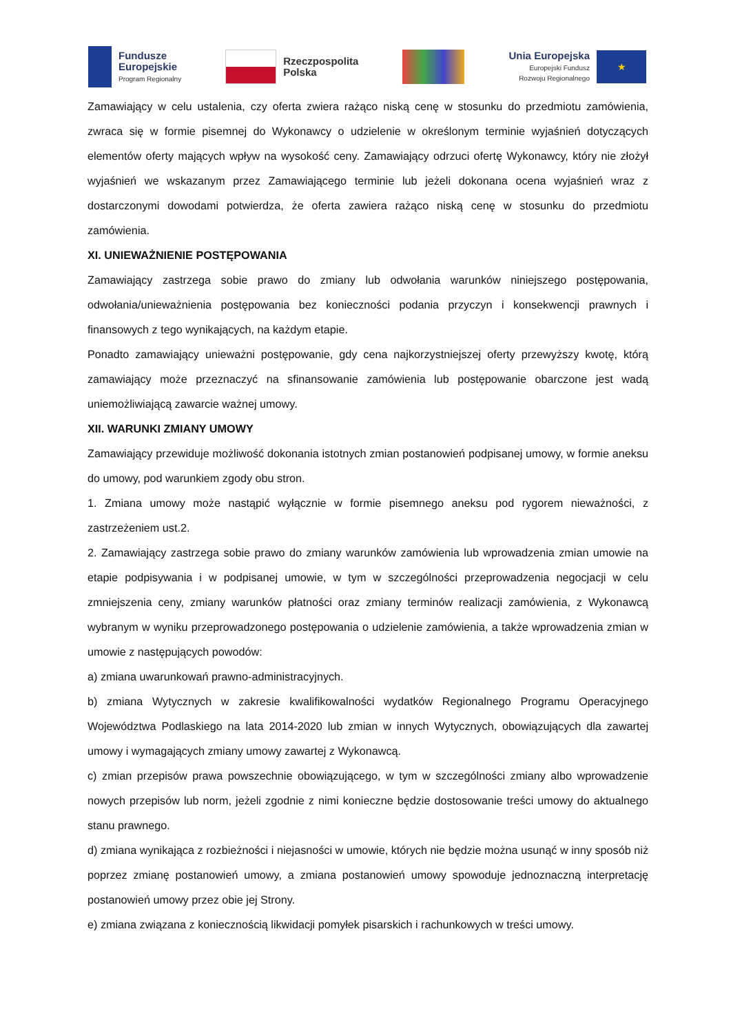Fundusze
Europejskie
Program Regionalny
Rzeczpospolita
Polska
Unia Europejska
Europejski Fundusz
Rozwoju Regionalnego
★
Zamawiający w celu ustalenia, czy oferta zwiera rażąco niską cenę w stosunku do przedmiotu zamówienia, zwraca się w formie pisemnej do Wykonawcy o udzielenie w określonym terminie wyjaśnień dotyczących elementów oferty mających wpływ na wysokość ceny. Zamawiający odrzuci ofertę Wykonawcy, który nie złożył wyjaśnień we wskazanym przez Zamawiającego terminie lub jeżeli dokonana ocena wyjaśnień wraz z dostarczonymi dowodami potwierdza, że oferta zawiera rażąco niską cenę w stosunku do przedmiotu zamówienia.
XI. UNIEWAŻNIENIE POSTĘPOWANIA
Zamawiający zastrzega sobie prawo do zmiany lub odwołania warunków niniejszego postępowania, odwołania/unieważnienia postępowania bez konieczności podania przyczyn i konsekwencji prawnych i finansowych z tego wynikających, na każdym etapie.
Ponadto zamawiający unieważni postępowanie, gdy cena najkorzystniejszej oferty przewyższy kwotę, którą zamawiający może przeznaczyć na sfinansowanie zamówienia lub postępowanie obarczone jest wadą uniemożliwiającą zawarcie ważnej umowy.
XII. WARUNKI ZMIANY UMOWY
Zamawiający przewiduje możliwość dokonania istotnych zmian postanowień podpisanej umowy, w formie aneksu do umowy, pod warunkiem zgody obu stron.
1. Zmiana umowy może nastąpić wyłącznie w formie pisemnego aneksu pod rygorem nieważności, z zastrzeżeniem ust.2.
2. Zamawiający zastrzega sobie prawo do zmiany warunków zamówienia lub wprowadzenia zmian umowie na etapie podpisywania i w podpisanej umowie, w tym w szczególności przeprowadzenia negocjacji w celu zmniejszenia ceny, zmiany warunków płatności oraz zmiany terminów realizacji zamówienia, z Wykonawcą wybranym w wyniku przeprowadzonego postępowania o udzielenie zamówienia, a także wprowadzenia zmian w umowie z następujących powodów:
a) zmiana uwarunkowań prawno-administracyjnych.
b) zmiana Wytycznych w zakresie kwalifikowalności wydatków Regionalnego Programu Operacyjnego Województwa Podlaskiego na lata 2014-2020 lub zmian w innych Wytycznych, obowiązujących dla zawartej umowy i wymagających zmiany umowy zawartej z Wykonawcą.
c) zmian przepisów prawa powszechnie obowiązującego, w tym w szczególności zmiany albo wprowadzenie nowych przepisów lub norm, jeżeli zgodnie z nimi konieczne będzie dostosowanie treści umowy do aktualnego stanu prawnego.
d) zmiana wynikająca z rozbieżności i niejasności w umowie, których nie będzie można usunąć w inny sposób niż poprzez zmianę postanowień umowy, a zmiana postanowień umowy spowoduje jednoznaczną interpretację postanowień umowy przez obie jej Strony.
e) zmiana związana z koniecznością likwidacji pomyłek pisarskich i rachunkowych w treści umowy.